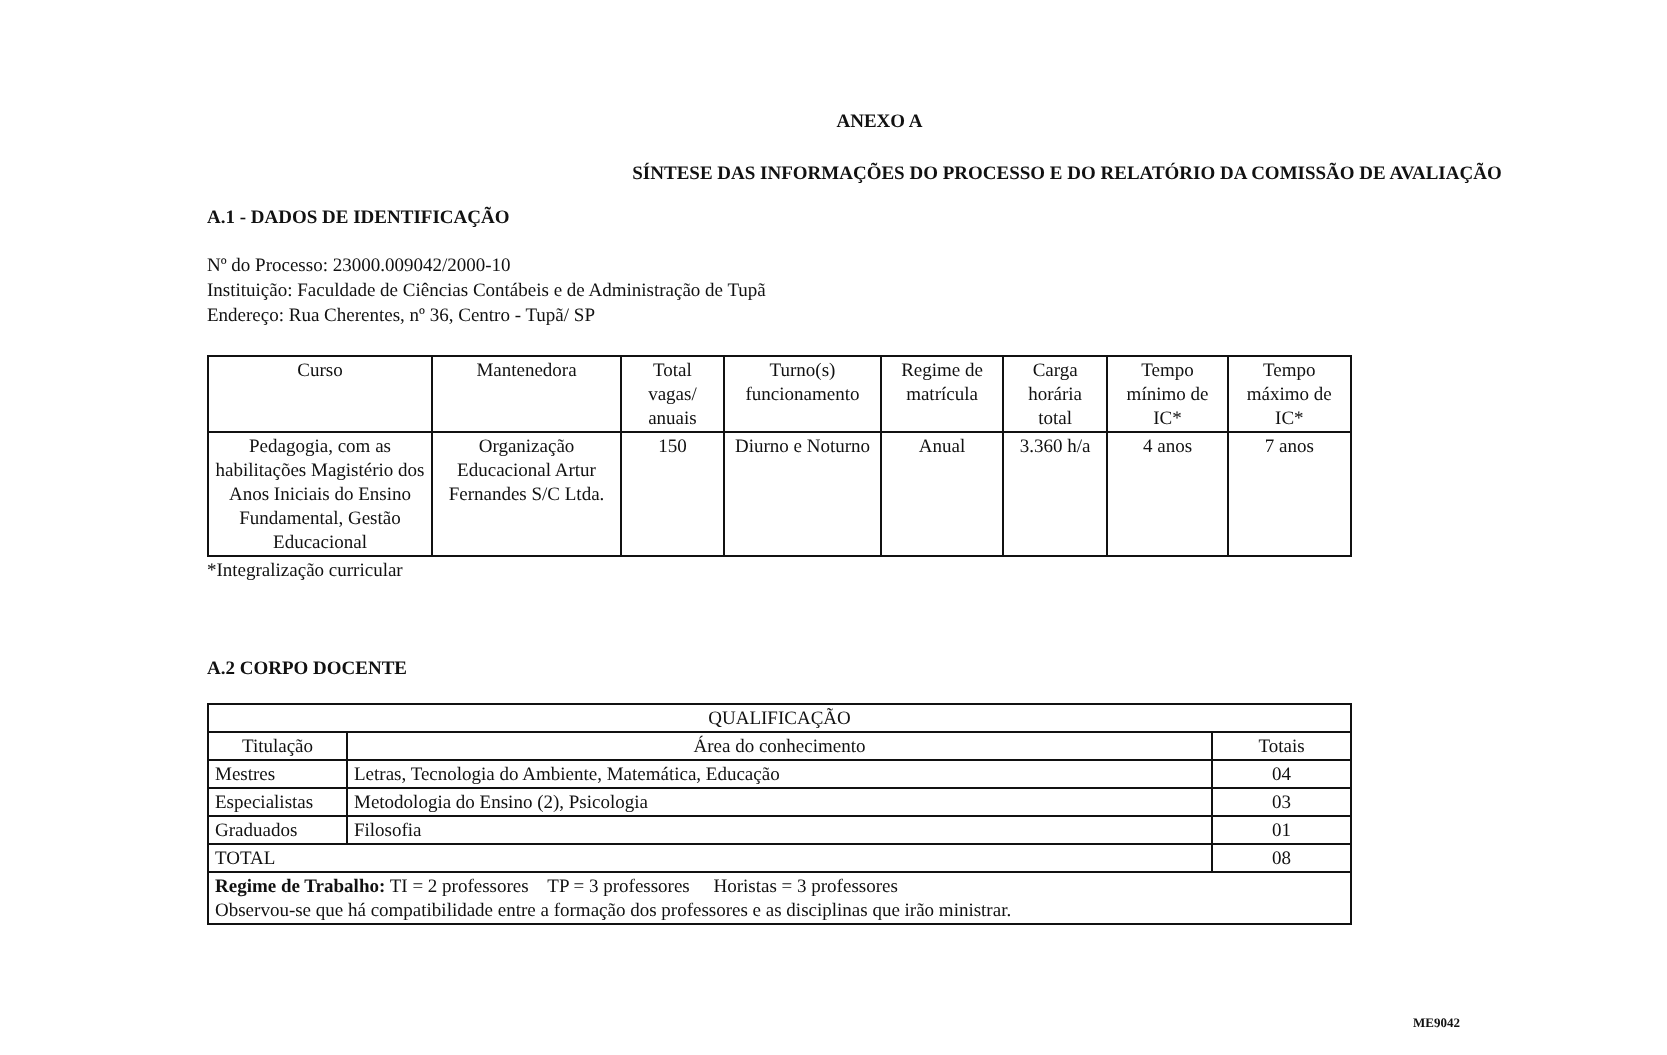ANEXO A
SÍNTESE DAS INFORMAÇÕES DO PROCESSO E DO RELATÓRIO DA COMISSÃO DE AVALIAÇÃO
A.1 - DADOS DE IDENTIFICAÇÃO
Nº do Processo: 23000.009042/2000-10
Instituição: Faculdade de Ciências Contábeis e de Administração de Tupã
Endereço: Rua Cherentes, nº 36, Centro - Tupã/ SP
| Curso | Mantenedora | Total vagas/ anuais | Turno(s) funcionamento | Regime de matrícula | Carga horária total | Tempo mínimo de IC* | Tempo máximo de IC* |
| --- | --- | --- | --- | --- | --- | --- | --- |
| Pedagogia, com as habilitações Magistério dos Anos Iniciais do Ensino Fundamental, Gestão Educacional | Organização Educacional Artur Fernandes S/C Ltda. | 150 | Diurno e Noturno | Anual | 3.360 h/a | 4 anos | 7 anos |
*Integralização curricular
A.2 CORPO DOCENTE
| QUALIFICAÇÃO | | |
| --- | --- | --- |
| Titulação | Área do conhecimento | Totais |
| Mestres | Letras, Tecnologia do Ambiente, Matemática, Educação | 04 |
| Especialistas | Metodologia do Ensino (2), Psicologia | 03 |
| Graduados | Filosofia | 01 |
| TOTAL | | 08 |
| Regime de Trabalho: TI = 2 professores TP = 3 professores Horistas = 3 professores Observou-se que há compatibilidade entre a formação dos professores e as disciplinas que irão ministrar. | | |
ME9042